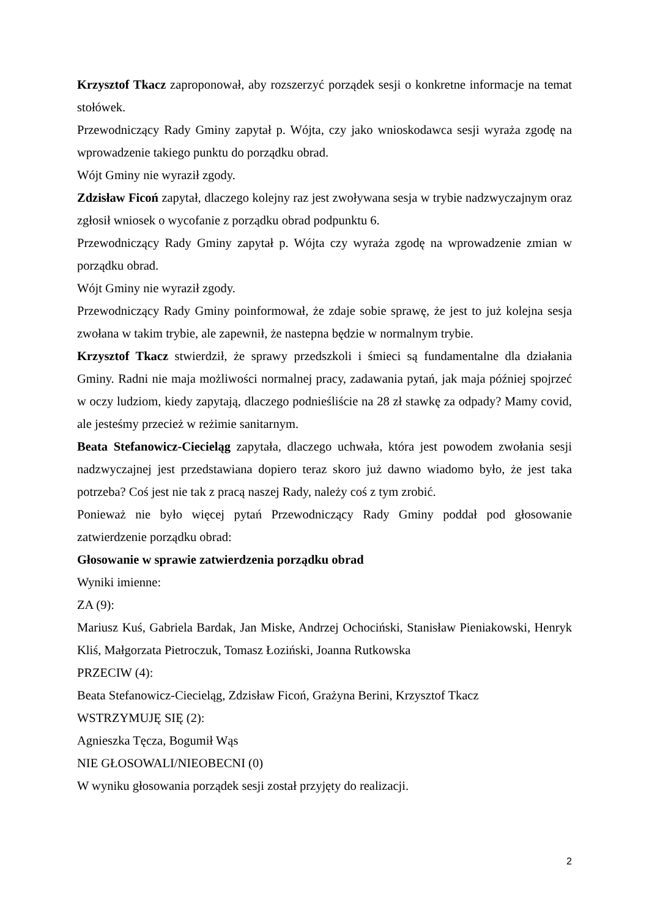Krzysztof Tkacz zaproponował, aby rozszerzyć porządek sesji o konkretne informacje na temat stołówek.
Przewodniczący Rady Gminy zapytał p. Wójta, czy jako wnioskodawca sesji wyraża zgodę na wprowadzenie takiego punktu do porządku obrad.
Wójt Gminy nie wyraził zgody.
Zdzisław Ficoń zapytał, dlaczego kolejny raz jest zwoływana sesja w trybie nadzwyczajnym oraz zgłosił wniosek o wycofanie z porządku obrad podpunktu 6.
Przewodniczący Rady Gminy zapytał p. Wójta czy wyraża zgodę na wprowadzenie zmian w porządku obrad.
Wójt Gminy nie wyraził zgody.
Przewodniczący Rady Gminy poinformował, że zdaje sobie sprawę, że jest to już kolejna sesja zwołana w takim trybie, ale zapewnił, że nastepna będzie w normalnym trybie.
Krzysztof Tkacz stwierdził, że sprawy przedszkoli i śmieci są fundamentalne dla działania Gminy. Radni nie maja możliwości normalnej pracy, zadawania pytań, jak maja później spojrzeć w oczy ludziom, kiedy zapytają, dlaczego podnieśliście na 28 zł stawkę za odpady? Mamy covid, ale jesteśmy przecież w reżimie sanitarnym.
Beata Stefanowicz-Ciecieląg zapytała, dlaczego uchwała, która jest powodem zwołania sesji nadzwyczajnej jest przedstawiana dopiero teraz skoro już dawno wiadomo było, że jest taka potrzeba? Coś jest nie tak z pracą naszej Rady, należy coś z tym zrobić.
Ponieważ nie było więcej pytań Przewodniczący Rady Gminy poddał pod głosowanie zatwierdzenie porządku obrad:
Głosowanie w sprawie zatwierdzenia porządku obrad
Wyniki imienne:
ZA (9):
Mariusz Kuś, Gabriela Bardak, Jan Miske, Andrzej Ochociński, Stanisław Pieniakowski, Henryk Kliś, Małgorzata Pietroczuk, Tomasz Łoziński, Joanna Rutkowska
PRZECIW (4):
Beata Stefanowicz-Ciecieląg, Zdzisław Ficoń, Grażyna Berini, Krzysztof Tkacz
WSTRZYMUJĘ SIĘ (2):
Agnieszka Tęcza, Bogumił Wąs
NIE GŁOSOWALI/NIEOBECNI (0)
W wyniku głosowania porządek sesji został przyjęty do realizacji.
2